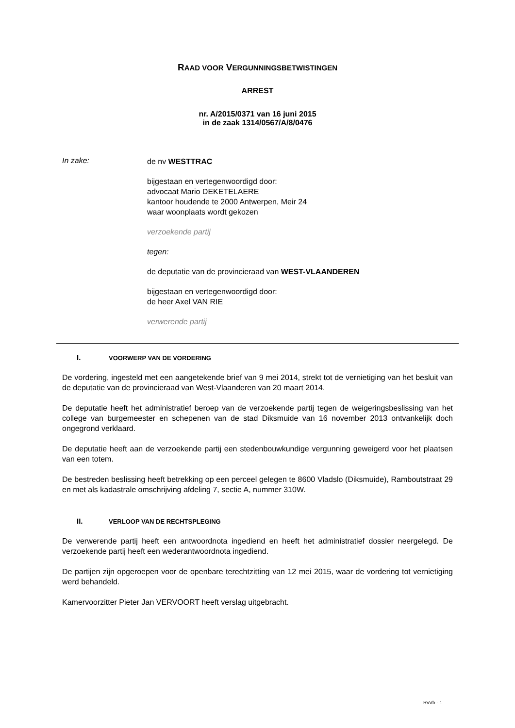RAAD VOOR VERGUNNINGSBETWISTINGEN
ARREST
nr. A/2015/0371 van 16 juni 2015
in de zaak 1314/0567/A/8/0476
In zake:
de nv WESTTRAC
bijgestaan en vertegenwoordigd door:
advocaat Mario DEKETELAERE
kantoor houdende te 2000 Antwerpen, Meir 24
waar woonplaats wordt gekozen
verzoekende partij
tegen:
de deputatie van de provincieraad van WEST-VLAANDEREN
bijgestaan en vertegenwoordigd door:
de heer Axel VAN RIE
verwerende partij
I. VOORWERP VAN DE VORDERING
De vordering, ingesteld met een aangetekende brief van 9 mei 2014, strekt tot de vernietiging van het besluit van de deputatie van de provincieraad van West-Vlaanderen van 20 maart 2014.
De deputatie heeft het administratief beroep van de verzoekende partij tegen de weigeringsbeslissing van het college van burgemeester en schepenen van de stad Diksmuide van 16 november 2013 ontvankelijk doch ongegrond verklaard.
De deputatie heeft aan de verzoekende partij een stedenbouwkundige vergunning geweigerd voor het plaatsen van een totem.
De bestreden beslissing heeft betrekking op een perceel gelegen te 8600 Vladslo (Diksmuide), Ramboutstraat 29 en met als kadastrale omschrijving afdeling 7, sectie A, nummer 310W.
II. VERLOOP VAN DE RECHTSPLEGING
De verwerende partij heeft een antwoordnota ingediend en heeft het administratief dossier neergelegd. De verzoekende partij heeft een wederantwoordnota ingediend.
De partijen zijn opgeroepen voor de openbare terechtzitting van 12 mei 2015, waar de vordering tot vernietiging werd behandeld.
Kamervoorzitter Pieter Jan VERVOORT heeft verslag uitgebracht.
RvVb - 1